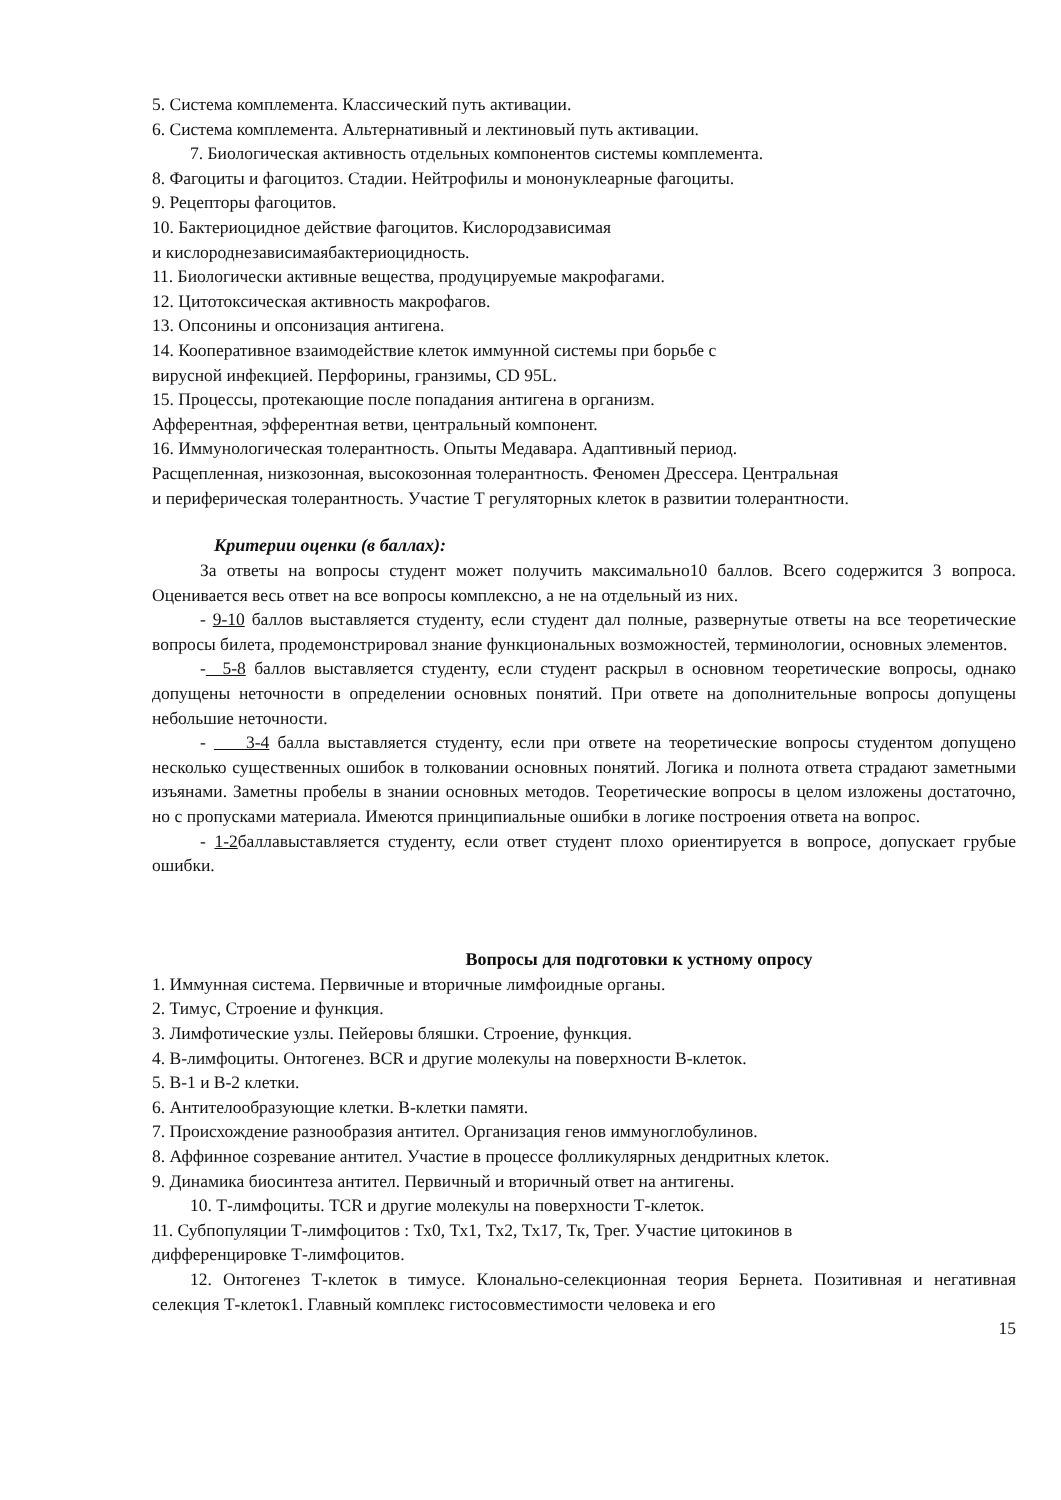5. Система комплемента. Классический путь активации.
6. Система комплемента. Альтернативный и лектиновый путь активации.
7. Биологическая активность отдельных компонентов системы комплемента.
8. Фагоциты и фагоцитоз. Стадии. Нейтрофилы и мононуклеарные фагоциты.
9. Рецепторы фагоцитов.
10. Бактериоцидное действие фагоцитов. Кислородзависимая
и кислороднезависимаябактериоцидность.
11. Биологически активные вещества, продуцируемые макрофагами.
12. Цитотоксическая активность макрофагов.
13. Опсонины и опсонизация антигена.
14. Кооперативное взаимодействие клеток иммунной системы при борьбе с
вирусной инфекцией. Перфорины, гранзимы, CD 95L.
15. Процессы, протекающие после попадания антигена в организм.
Афферентная, эфферентная ветви, центральный компонент.
16. Иммунологическая толерантность. Опыты Медавара. Адаптивный период.
Расщепленная, низкозонная, высокозонная толерантность. Феномен Дрессера. Центральная
и периферическая толерантность. Участие Т регуляторных клеток в развитии толерантности.
Критерии оценки (в баллах):
За ответы на вопросы студент может получить максимально10 баллов. Всего содержится 3 вопроса. Оценивается весь ответ на все вопросы комплексно, а не на отдельный из них.
- 9-10 баллов выставляется студенту, если студент дал полные, развернутые ответы на все теоретические вопросы билета, продемонстрировал знание функциональных возможностей, терминологии, основных элементов.
- 5-8 баллов выставляется студенту, если студент раскрыл в основном теоретические вопросы, однако допущены неточности в определении основных понятий. При ответе на дополнительные вопросы допущены небольшие неточности.
- 3-4 балла выставляется студенту, если при ответе на теоретические вопросы студентом допущено несколько существенных ошибок в толковании основных понятий. Логика и полнота ответа страдают заметными изъянами. Заметны пробелы в знании основных методов. Теоретические вопросы в целом изложены достаточно, но с пропусками материала. Имеются принципиальные ошибки в логике построения ответа на вопрос.
- 1-2баллавыставляется студенту, если ответ студент плохо ориентируется в вопросе, допускает грубые ошибки.
Вопросы для подготовки к устному опросу
1. Иммунная система. Первичные и вторичные лимфоидные органы.
2. Тимус, Строение и функция.
3. Лимфотические узлы. Пейеровы бляшки. Строение, функция.
4. В-лимфоциты. Онтогенез. BCR и другие молекулы на поверхности В-клеток.
5. В-1 и В-2 клетки.
6. Антителообразующие клетки. В-клетки памяти.
7. Происхождение разнообразия антител. Организация генов иммуноглобулинов.
8. Аффинное созревание антител. Участие в процессе фолликулярных дендритных клеток.
9. Динамика биосинтеза антител. Первичный и вторичный ответ на антигены.
10. Т-лимфоциты. TCR и другие молекулы на поверхности Т-клеток.
11. Субпопуляции Т-лимфоцитов : Тх0, Тх1, Тх2, Тх17, Тк, Трег. Участие цитокинов в
дифференцировке Т-лимфоцитов.
12. Онтогенез Т-клеток в тимусе. Клонально-селекционная теория Бернета. Позитивная и негативная селекция Т-клеток1. Главный комплекс гистосовместимости человека и его
15